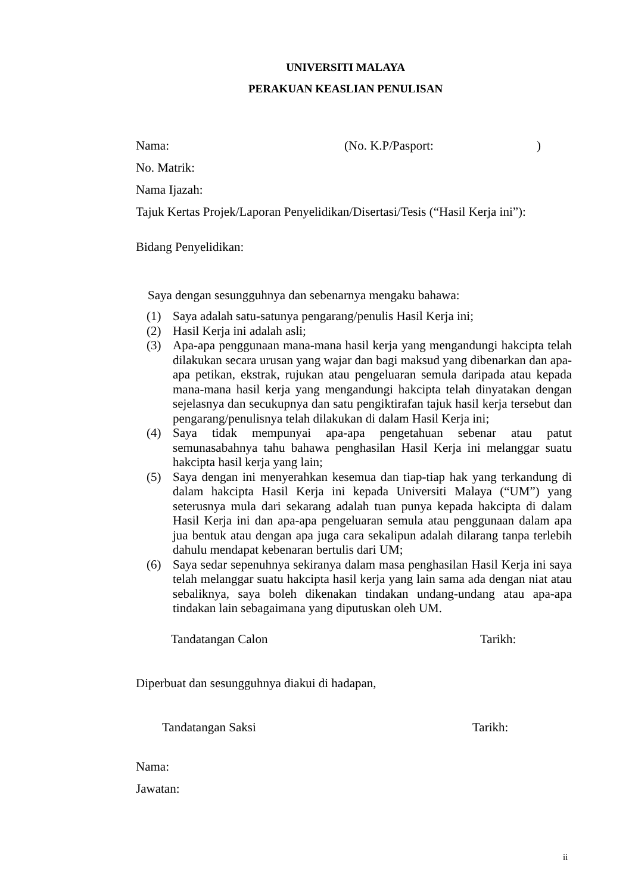UNIVERSITI MALAYA
PERAKUAN KEASLIAN PENULISAN
Nama: (No. K.P/Pasport:)
No. Matrik:
Nama Ijazah:
Tajuk Kertas Projek/Laporan Penyelidikan/Disertasi/Tesis (“Hasil Kerja ini”):
Bidang Penyelidikan:
Saya dengan sesungguhnya dan sebenarnya mengaku bahawa:
(1) Saya adalah satu-satunya pengarang/penulis Hasil Kerja ini;
(2) Hasil Kerja ini adalah asli;
(3) Apa-apa penggunaan mana-mana hasil kerja yang mengandungi hakcipta telah dilakukan secara urusan yang wajar dan bagi maksud yang dibenarkan dan apa-apa petikan, ekstrak, rujukan atau pengeluaran semula daripada atau kepada mana-mana hasil kerja yang mengandungi hakcipta telah dinyatakan dengan sejelasnya dan secukupnya dan satu pengiktirafan tajuk hasil kerja tersebut dan pengarang/penulisnya telah dilakukan di dalam Hasil Kerja ini;
(4) Saya tidak mempunyai apa-apa pengetahuan sebenar atau patut semunasabahnya tahu bahawa penghasilan Hasil Kerja ini melanggar suatu hakcipta hasil kerja yang lain;
(5) Saya dengan ini menyerahkan kesemua dan tiap-tiap hak yang terkandung di dalam hakcipta Hasil Kerja ini kepada Universiti Malaya (“UM”) yang seterusnya mula dari sekarang adalah tuan punya kepada hakcipta di dalam Hasil Kerja ini dan apa-apa pengeluaran semula atau penggunaan dalam apa jua bentuk atau dengan apa juga cara sekalipun adalah dilarang tanpa terlebih dahulu mendapat kebenaran bertulis dari UM;
(6) Saya sedar sepenuhnya sekiranya dalam masa penghasilan Hasil Kerja ini saya telah melanggar suatu hakcipta hasil kerja yang lain sama ada dengan niat atau sebaliknya, saya boleh dikenakan tindakan undang-undang atau apa-apa tindakan lain sebagaimana yang diputuskan oleh UM.
Tandatangan Calon Tarikh:
Diperbuat dan sesungguhnya diakui di hadapan,
Tandatangan Saksi Tarikh:
Nama:
Jawatan:
ii